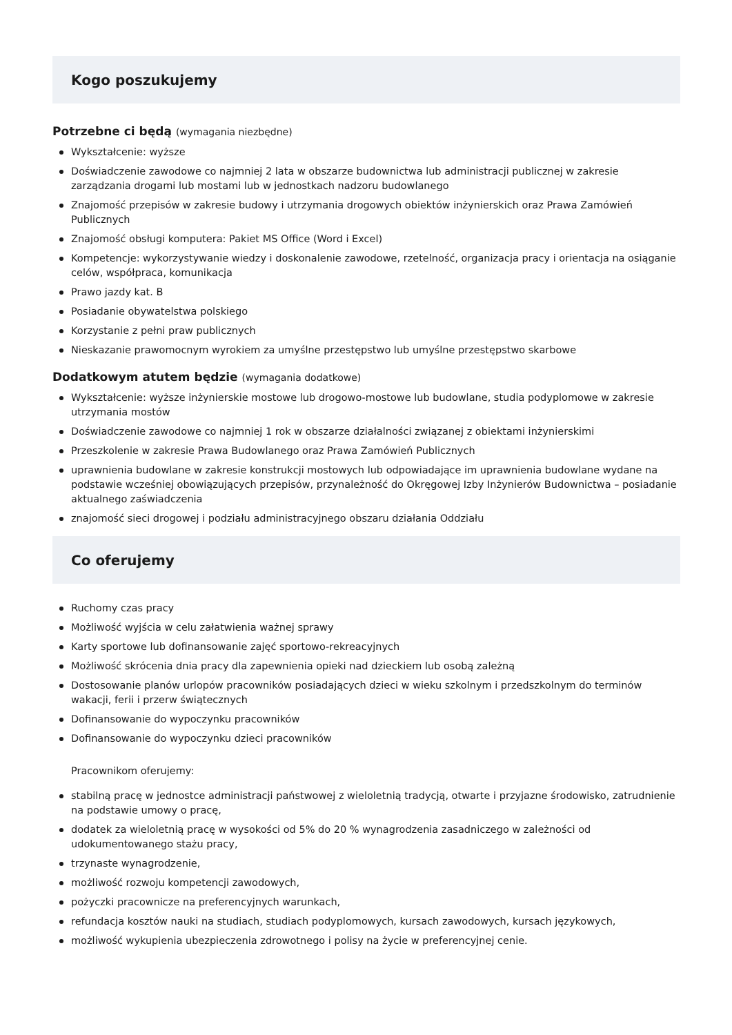Kogo poszukujemy
Potrzebne ci będą (wymagania niezbędne)
Wykształcenie: wyższe
Doświadczenie zawodowe co najmniej 2 lata w obszarze budownictwa lub administracji publicznej w zakresie zarządzania drogami lub mostami lub w jednostkach nadzoru budowlanego
Znajomość przepisów w zakresie budowy i utrzymania drogowych obiektów inżynierskich oraz Prawa Zamówień Publicznych
Znajomość obsługi komputera: Pakiet MS Office (Word i Excel)
Kompetencje: wykorzystywanie wiedzy i doskonalenie zawodowe, rzetelność, organizacja pracy i orientacja na osiąganie celów, współpraca, komunikacja
Prawo jazdy kat. B
Posiadanie obywatelstwa polskiego
Korzystanie z pełni praw publicznych
Nieskazanie prawomocnym wyrokiem za umyślne przestępstwo lub umyślne przestępstwo skarbowe
Dodatkowym atutem będzie (wymagania dodatkowe)
Wykształcenie: wyższe inżynierskie mostowe lub drogowo-mostowe lub budowlane, studia podyplomowe w zakresie utrzymania mostów
Doświadczenie zawodowe co najmniej 1 rok w obszarze działalności związanej z obiektami inżynierskimi
Przeszkolenie w zakresie Prawa Budowlanego oraz Prawa Zamówień Publicznych
uprawnienia budowlane w zakresie konstrukcji mostowych lub odpowiadające im uprawnienia budowlane wydane na podstawie wcześniej obowiązujących przepisów, przynależność do Okręgowej Izby Inżynierów Budownictwa – posiadanie aktualnego zaświadczenia
znajomość sieci drogowej i podziału administracyjnego obszaru działania Oddziału
Co oferujemy
Ruchomy czas pracy
Możliwość wyjścia w celu załatwienia ważnej sprawy
Karty sportowe lub dofinansowanie zajęć sportowo-rekreacyjnych
Możliwość skrócenia dnia pracy dla zapewnienia opieki nad dzieckiem lub osobą zależną
Dostosowanie planów urlopów pracowników posiadających dzieci w wieku szkolnym i przedszkolnym do terminów wakacji, ferii i przerw świątecznych
Dofinansowanie do wypoczynku pracowników
Dofinansowanie do wypoczynku dzieci pracowników
Pracownikom oferujemy:
stabilną pracę w jednostce administracji państwowej z wieloletnią tradycją, otwarte i przyjazne środowisko, zatrudnienie na podstawie umowy o pracę,
dodatek za wieloletnią pracę w wysokości od 5% do 20 % wynagrodzenia zasadniczego w zależności od udokumentowanego stażu pracy,
trzynaste wynagrodzenie,
możliwość rozwoju kompetencji zawodowych,
pożyczki pracownicze na preferencyjnych warunkach,
refundacja kosztów nauki na studiach, studiach podyplomowych, kursach zawodowych, kursach językowych,
możliwość wykupienia ubezpieczenia zdrowotnego i polisy na życie w preferencyjnej cenie.